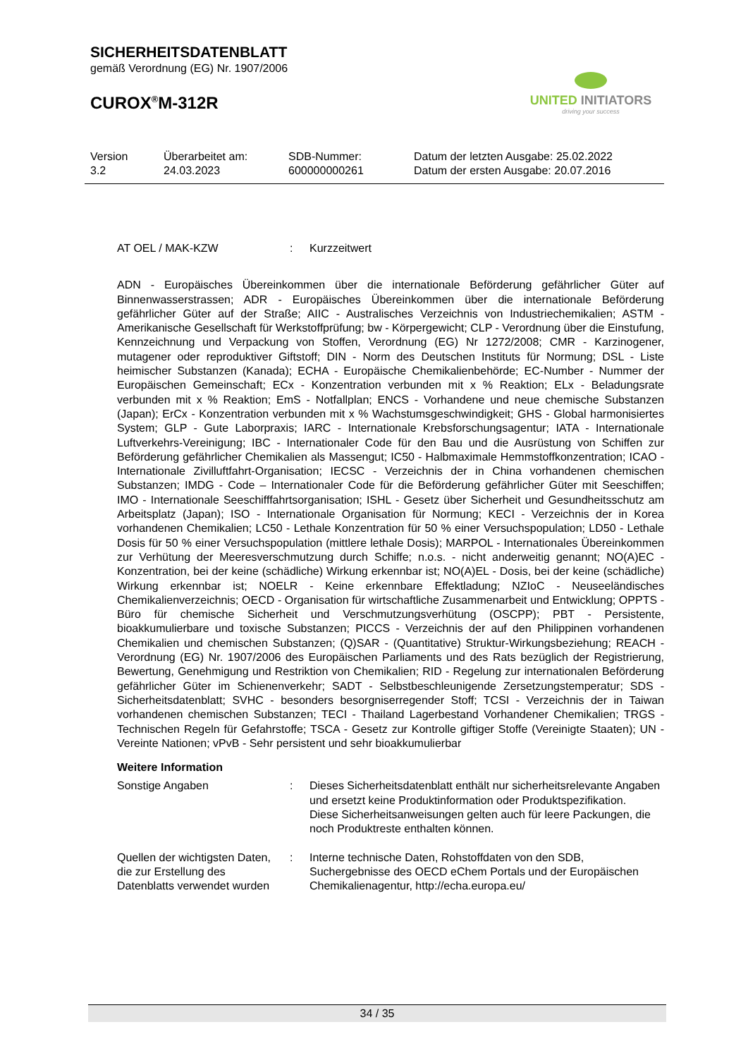SICHERHEITSDATENBLATT
gemäß Verordnung (EG) Nr. 1907/2006
CUROX<sup>®</sup>M-312R
UNITED INITIATORS
driving your success
Version
3.2
Überarbeitet am:
24.03.2023
SDB-Nummer:
600000000261
Datum der letzten Ausgabe: 25.02.2022
Datum der ersten Ausgabe: 20.07.2016
AT OEL / MAK-KZW : Kurzzeitwert
ADN - Europäisches Übereinkommen über die internationale Beförderung gefährlicher Güter auf Binnenwasserstrassen; ADR - Europäisches Übereinkommen über die internationale Beförderung gefährlicher Güter auf der Straße; AIIC - Australisches Verzeichnis von Industriechemikalien; ASTM - Amerikanische Gesellschaft für Werkstoffprüfung; bw - Körpergewicht; CLP - Verordnung über die Einstufung, Kennzeichnung und Verpackung von Stoffen, Verordnung (EG) Nr 1272/2008; CMR - Karzinogener, mutagener oder reproduktiver Giftstoff; DIN - Norm des Deutschen Instituts für Normung; DSL - Liste heimischer Substanzen (Kanada); ECHA - Europäische Chemikalienbehörde; EC-Number - Nummer der Europäischen Gemeinschaft; ECx - Konzentration verbunden mit x % Reaktion; ELx - Beladungsrate verbunden mit x % Reaktion; EmS - Notfallplan; ENCS - Vorhandene und neue chemische Substanzen (Japan); ErCx - Konzentration verbunden mit x % Wachstumsgeschwindigkeit; GHS - Global harmonisiertes System; GLP - Gute Laborpraxis; IARC - Internationale Krebsforschungsagentur; IATA - Internationale Luftverkehrs-Vereinigung; IBC - Internationaler Code für den Bau und die Ausrüstung von Schiffen zur Beförderung gefährlicher Chemikalien als Massengut; IC50 - Halbmaximale Hemmstoffkonzentration; ICAO - Internationale Zivilluftfahrt-Organisation; IECSC - Verzeichnis der in China vorhandenen chemischen Substanzen; IMDG - Code – Internationaler Code für die Beförderung gefährlicher Güter mit Seeschiffen; IMO - Internationale Seeschifffahrtsorganisation; ISHL - Gesetz über Sicherheit und Gesundheitsschutz am Arbeitsplatz (Japan); ISO - Internationale Organisation für Normung; KECI - Verzeichnis der in Korea vorhandenen Chemikalien; LC50 - Lethale Konzentration für 50 % einer Versuchspopulation; LD50 - Lethale Dosis für 50 % einer Versuchspopulation (mittlere lethale Dosis); MARPOL - Internationales Übereinkommen zur Verhütung der Meeresverschmutzung durch Schiffe; n.o.s. - nicht anderweitig genannt; NO(A)EC - Konzentration, bei der keine (schädliche) Wirkung erkennbar ist; NO(A)EL - Dosis, bei der keine (schädliche) Wirkung erkennbar ist; NOELR - Keine erkennbare Effektladung; NZIoC - Neuseeländisches Chemikalienverzeichnis; OECD - Organisation für wirtschaftliche Zusammenarbeit und Entwicklung; OPPTS - Büro für chemische Sicherheit und Verschmutzungsverhütung (OSCPP); PBT - Persistente, bioakkumulierbare und toxische Substanzen; PICCS - Verzeichnis der auf den Philippinen vorhandenen Chemikalien und chemischen Substanzen; (Q)SAR - (Quantitative) Struktur-Wirkungsbeziehung; REACH - Verordnung (EG) Nr. 1907/2006 des Europäischen Parliaments und des Rats bezüglich der Registrierung, Bewertung, Genehmigung und Restriktion von Chemikalien; RID - Regelung zur internationalen Beförderung gefährlicher Güter im Schienenverkehr; SADT - Selbstbeschleunigende Zersetzungstemperatur; SDS - Sicherheitsdatenblatt; SVHC - besonders besorgniserregender Stoff; TCSI - Verzeichnis der in Taiwan vorhandenen chemischen Substanzen; TECI - Thailand Lagerbestand Vorhandener Chemikalien; TRGS - Technischen Regeln für Gefahrstoffe; TSCA - Gesetz zur Kontrolle giftiger Stoffe (Vereinigte Staaten); UN - Vereinte Nationen; vPvB - Sehr persistent und sehr bioakkumulierbar
Weitere Information
Sonstige Angaben : Dieses Sicherheitsdatenblatt enthält nur sicherheitsrelevante Angaben und ersetzt keine Produktinformation oder Produktspezifikation.
Diese Sicherheitsanweisungen gelten auch für leere Packungen, die noch Produktreste enthalten können.
Quellen der wichtigsten Daten, die zur Erstellung des Datenblatts verwendet wurden
: Interne technische Daten, Rohstoffdaten von den SDB, Suchergebnisse des OECD eChem Portals und der Europäischen Chemikalienagentur, http://echa.europa.eu/
34 / 35